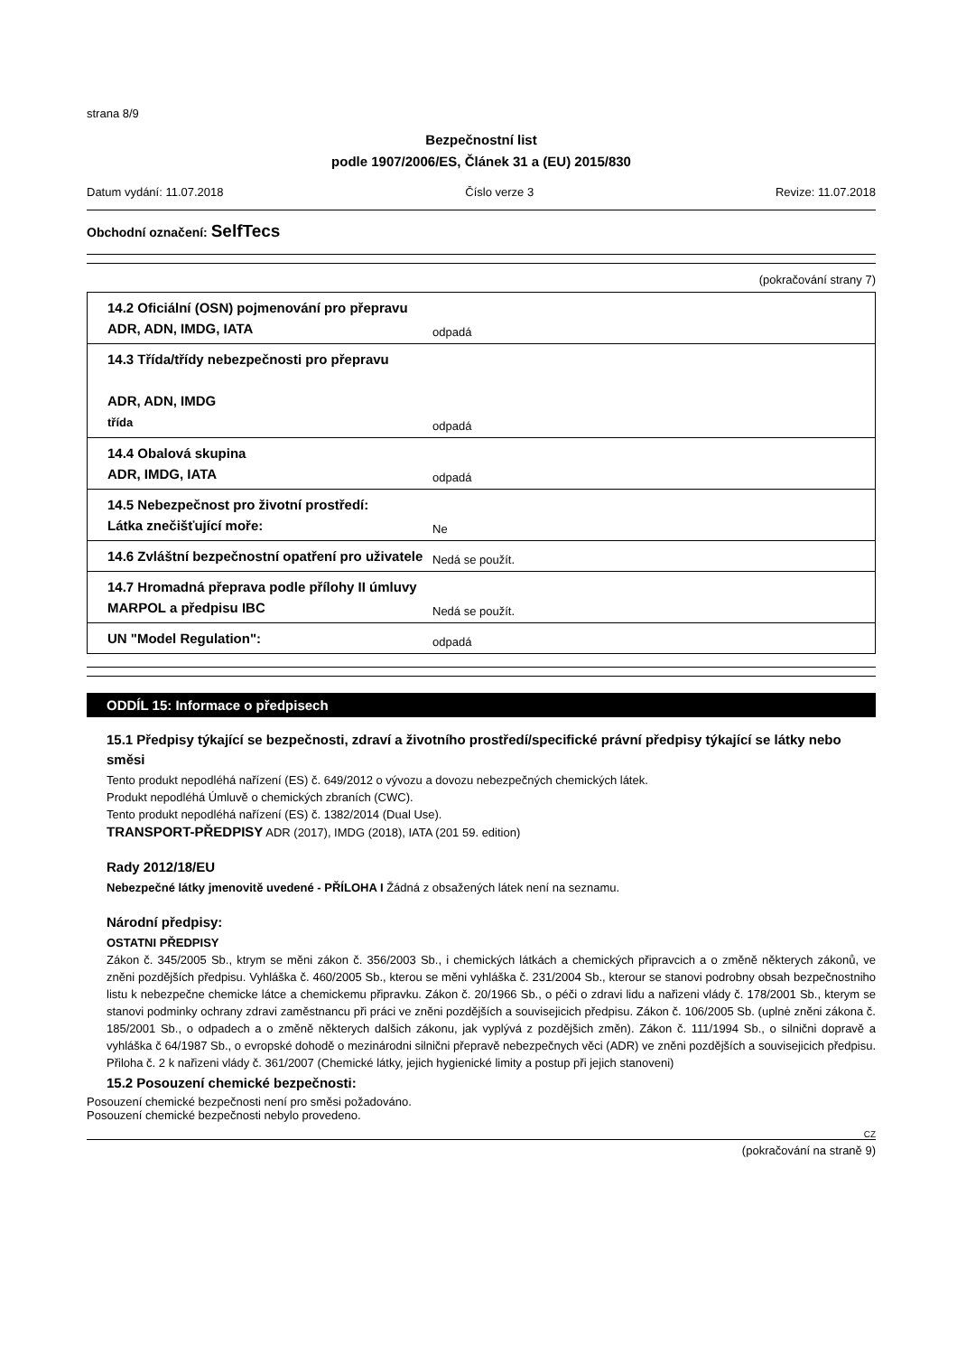strana 8/9
Bezpečnostní list
podle 1907/2006/ES, Článek 31 a (EU) 2015/830
Datum vydání: 11.07.2018 Číslo verze 3 Revize: 11.07.2018
Obchodní označení: SelfTecs
(pokračování strany 7)
| 14.2 Oficiální (OSN) pojmenování pro přepravu ADR, ADN, IMDG, IATA | odpadá |
| 14.3 Třída/třídy nebezpečnosti pro přepravu ADR, ADN, IMDG třída | odpadá |
| 14.4 Obalová skupina ADR, IMDG, IATA | odpadá |
| 14.5 Nebezpečnost pro životní prostředí: Látka znečišťující moře: | Ne |
| 14.6 Zvláštní bezpečnostní opatření pro uživatele | Nedá se použít. |
| 14.7 Hromadná přeprava podle přílohy II úmluvy MARPOL a předpisu IBC | Nedá se použít. |
| UN "Model Regulation": | odpadá |
ODDÍL 15: Informace o předpisech
15.1 Předpisy týkající se bezpečnosti, zdraví a životního prostředí/specifické právní předpisy týkající se látky nebo směsi
Tento produkt nepodléhá nařízení (ES) č. 649/2012 o vývozu a dovozu nebezpečných chemických látek.
Produkt nepodléhá Úmluvě o chemických zbraních (CWC).
Tento produkt nepodléhá nařízení (ES) č. 1382/2014 (Dual Use).
TRANSPORT-PŘEDPISY ADR (2017), IMDG (2018), IATA (201 59. edition)
Rady 2012/18/EU
Nebezpečné látky jmenovitě uvedené - PŘÍLOHA I Žádná z obsažených látek není na seznamu.
Národní předpisy:
OSTATNI PŘEDPISY
Zákon č. 345/2005 Sb., ktrym se měni zákon č. 356/2003 Sb., i chemických látkách a chemických připravcich a o změně některych zákonů, ve zněni pozdějších předpisu. Vyhláška č. 460/2005 Sb., kterou se měni vyhláška č. 231/2004 Sb., kterour se stanovi podrobny obsah bezpečnostniho listu k nebezpečne chemicke látce a chemickemu připravku. Zákon č. 20/1966 Sb., o péči o zdravi lidu a nařizeni vlády č. 178/2001 Sb., kterym se stanovi podminky ochrany zdravi zaměstnancu při práci ve zněni pozdějších a souvisejicich předpisu. Zákon č. 106/2005 Sb. (uplnė zněni zákona č. 185/2001 Sb., o odpadech a o změně některych dalšich zákonu, jak vyplývá z pozdějšich změn). Zákon č. 111/1994 Sb., o silnični dopravě a vyhláška č 64/1987 Sb., o evropské dohodě o mezinárodni silnični přepravě nebezpečnych věci (ADR) ve zněni pozdějších a souvisejicich předpisu. Přiloha č. 2 k nařizeni vlády č. 361/2007 (Chemické látky, jejich hygienické limity a postup při jejich stanoveni)
15.2 Posouzení chemické bezpečnosti:
Posouzení chemické bezpečnosti není pro směsi požadováno.
Posouzení chemické bezpečnosti nebylo provedeno.
CZ
(pokračování na straně 9)